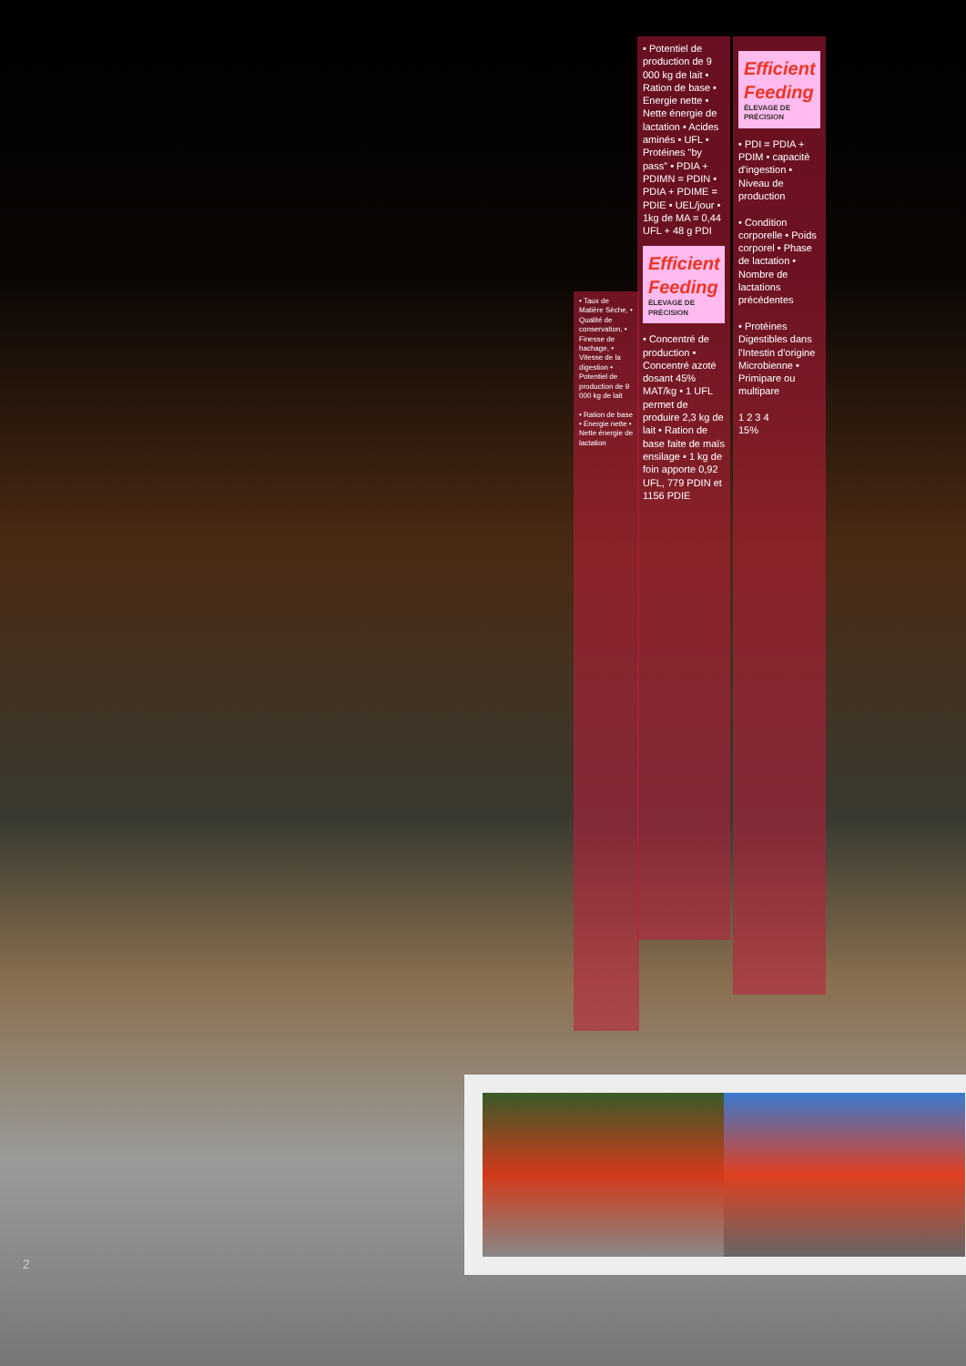• Taux de Matière Sèche, • Qualité de conservation, • Finesse de hachage, • Vitesse de la digestion • Potentiel de production de 9 000 kg de lait
• Ration de base • Energie nette • Nette énergie de lactation
• Potentiel de production de 9 000 kg de lait • Ration de base • Energie nette • Nette énergie de lactation • Acides aminés • UFL • Protéines "by pass" • PDIA + PDIMN = PDIN • PDIA + PDIME = PDIE • UEL/jour • 1kg de MA = 0,44 UFL + 48 g PDI
Efficient Feeding
ÉLEVAGE DE PRÉCISION
• Concentré de production • Concentré azoté dosant 45% MAT/kg • 1 UFL permet de produire 2,3 kg de lait • Ration de base faite de maïs ensilage • 1 kg de foin apporte 0,92 UFL, 779 PDIN et 1156 PDIE
Efficient Feeding
ÉLEVAGE DE PRÉCISION
• PDI = PDIA + PDIM • capacité d'ingestion • Niveau de production
• Condition corporelle • Poids corporel • Phase de lactation • Nombre de lactations précédentes
• Protéines Digestibles dans l'Intestin d'origine Microbienne • Primipare ou multipare
1 2 3 4
15%
2